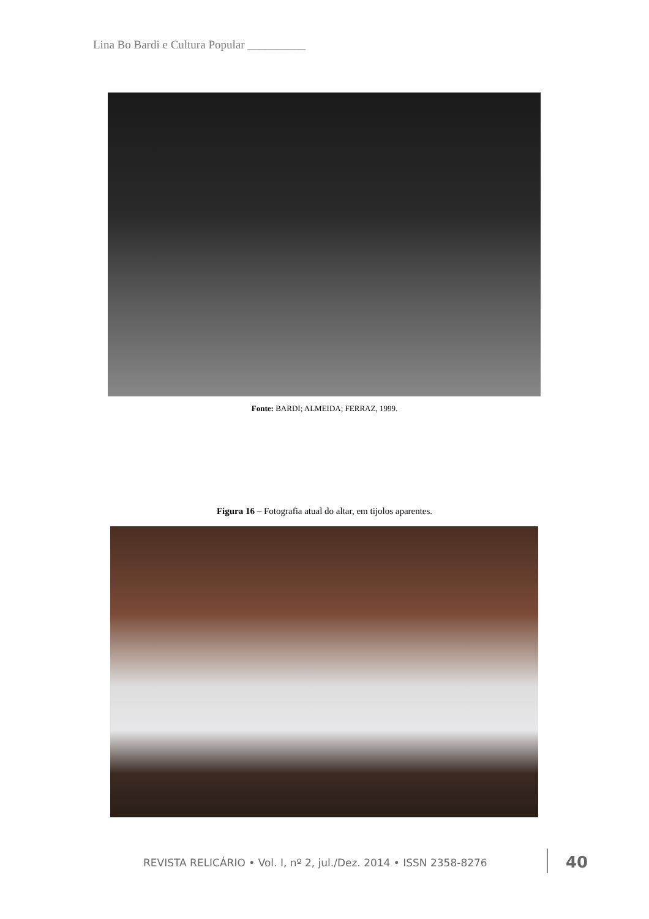Lina Bo Bardi e Cultura Popular __________
Fonte: BARDI; ALMEIDA; FERRAZ, 1999.
Figura 16 – Fotografia atual do altar, em tijolos aparentes.
REVISTA RELICÁRIO • Vol. I, nº 2, jul./Dez. 2014 • ISSN 2358-8276
40